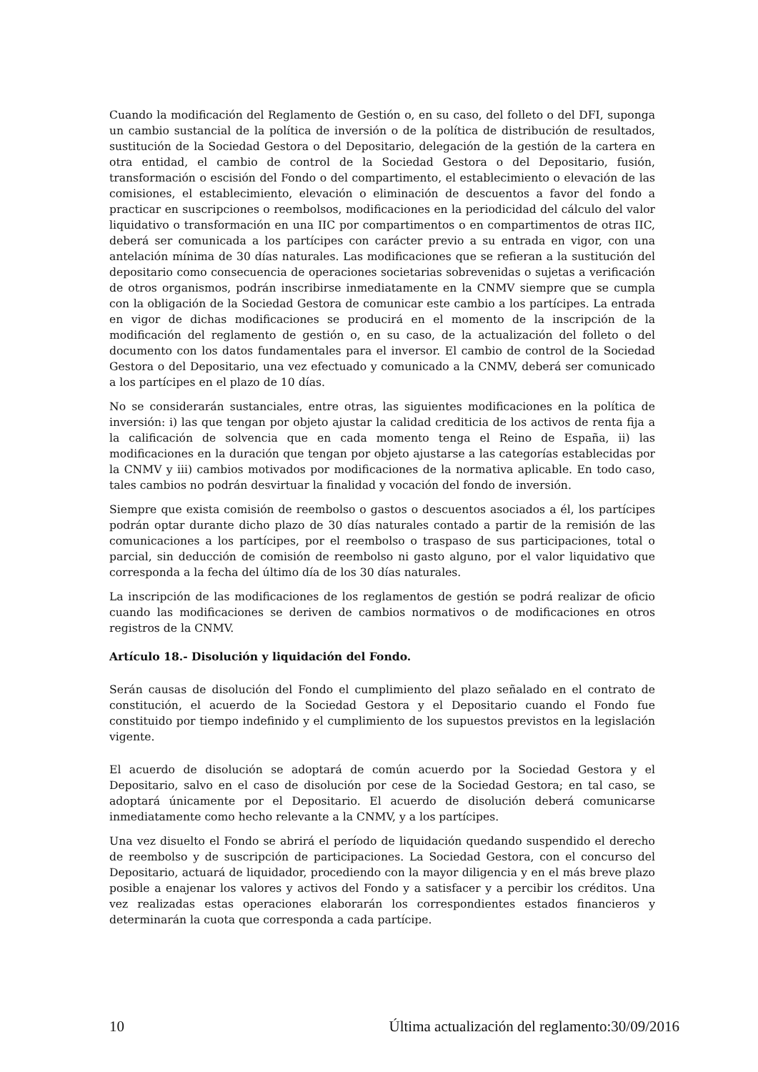Cuando la modificación del Reglamento de Gestión o, en su caso, del folleto o del DFI, suponga un cambio sustancial de la política de inversión o de la política de distribución de resultados, sustitución de la Sociedad Gestora o del Depositario, delegación de la gestión de la cartera en otra entidad, el cambio de control de la Sociedad Gestora o del Depositario, fusión, transformación o escisión del Fondo o del compartimento, el establecimiento o elevación de las comisiones, el establecimiento, elevación o eliminación de descuentos a favor del fondo a practicar en suscripciones o reembolsos, modificaciones en la periodicidad del cálculo del valor liquidativo o transformación en una IIC por compartimentos o en compartimentos de otras IIC, deberá ser comunicada a los partícipes con carácter previo a su entrada en vigor, con una antelación mínima de 30 días naturales. Las modificaciones que se refieran a la sustitución del depositario como consecuencia de operaciones societarias sobrevenidas o sujetas a verificación de otros organismos, podrán inscribirse inmediatamente en la CNMV siempre que se cumpla con la obligación de la Sociedad Gestora de comunicar este cambio a los partícipes. La entrada en vigor de dichas modificaciones se producirá en el momento de la inscripción de la modificación del reglamento de gestión o, en su caso, de la actualización del folleto o del documento con los datos fundamentales para el inversor. El cambio de control de la Sociedad Gestora o del Depositario, una vez efectuado y comunicado a la CNMV, deberá ser comunicado a los partícipes en el plazo de 10 días.
No se considerarán sustanciales, entre otras, las siguientes modificaciones en la política de inversión: i) las que tengan por objeto ajustar la calidad crediticia de los activos de renta fija a la calificación de solvencia que en cada momento tenga el Reino de España, ii) las modificaciones en la duración que tengan por objeto ajustarse a las categorías establecidas por la CNMV y iii) cambios motivados por modificaciones de la normativa aplicable. En todo caso, tales cambios no podrán desvirtuar la finalidad y vocación del fondo de inversión.
Siempre que exista comisión de reembolso o gastos o descuentos asociados a él, los partícipes podrán optar durante dicho plazo de 30 días naturales contado a partir de la remisión de las comunicaciones a los partícipes, por el reembolso o traspaso de sus participaciones, total o parcial, sin deducción de comisión de reembolso ni gasto alguno, por el valor liquidativo que corresponda a la fecha del último día de los 30 días naturales.
La inscripción de las modificaciones de los reglamentos de gestión se podrá realizar de oficio cuando las modificaciones se deriven de cambios normativos o de modificaciones en otros registros de la CNMV.
Artículo 18.- Disolución y liquidación del Fondo.
Serán causas de disolución del Fondo el cumplimiento del plazo señalado en el contrato de constitución, el acuerdo de la Sociedad Gestora y el Depositario cuando el Fondo fue constituido por tiempo indefinido y el cumplimiento de los supuestos previstos en la legislación vigente.
El acuerdo de disolución se adoptará de común acuerdo por la Sociedad Gestora y el Depositario, salvo en el caso de disolución por cese de la Sociedad Gestora; en tal caso, se adoptará únicamente por el Depositario. El acuerdo de disolución deberá comunicarse inmediatamente como hecho relevante a la CNMV, y a los partícipes.
Una vez disuelto el Fondo se abrirá el período de liquidación quedando suspendido el derecho de reembolso y de suscripción de participaciones. La Sociedad Gestora, con el concurso del Depositario, actuará de liquidador, procediendo con la mayor diligencia y en el más breve plazo posible a enajenar los valores y activos del Fondo y a satisfacer y a percibir los créditos. Una vez realizadas estas operaciones elaborarán los correspondientes estados financieros y determinarán la cuota que corresponda a cada partícipe.
10 Última actualización del reglamento:30/09/2016